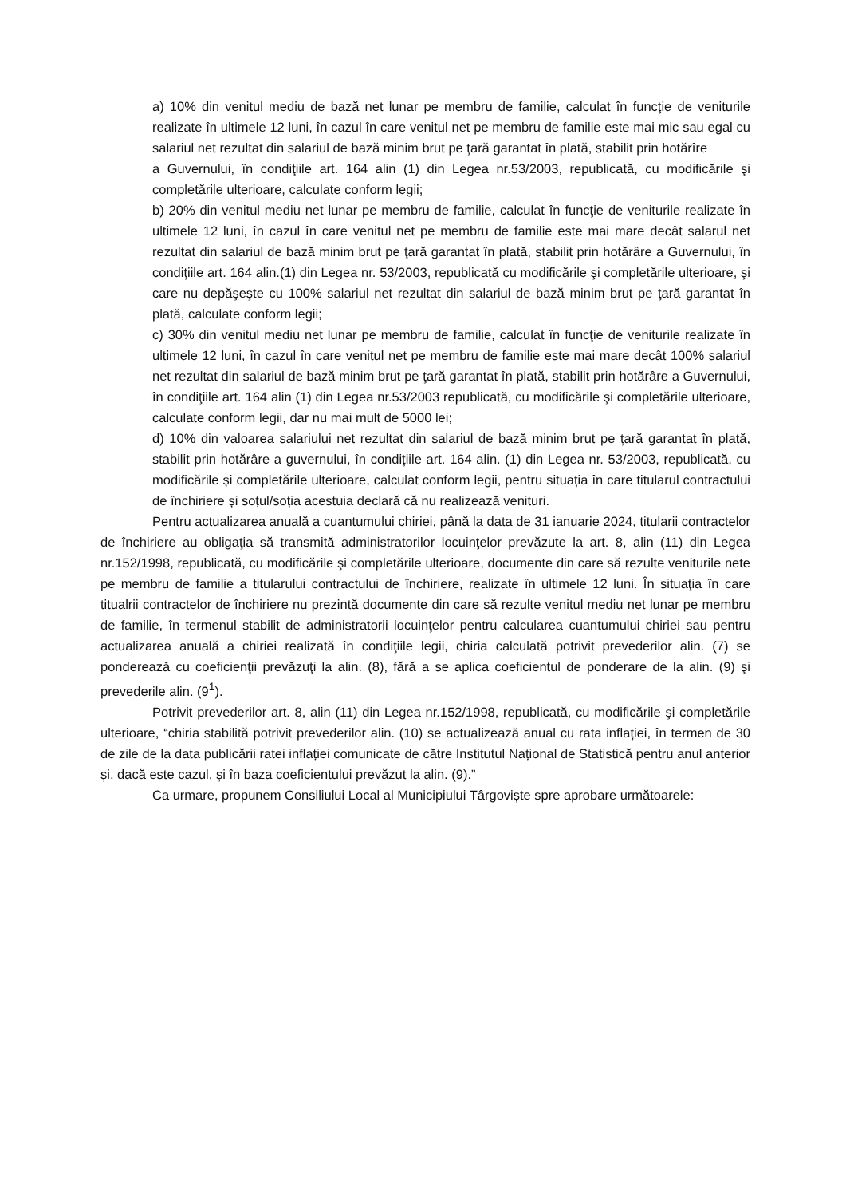a) 10% din venitul mediu de bază net lunar pe membru de familie, calculat în funcţie de veniturile realizate în ultimele 12 luni, în cazul în care venitul net pe membru de familie este mai mic sau egal cu salariul net rezultat din salariul de bază minim brut pe ţară garantat în plată, stabilit prin hotărîre
a Guvernului, în condiţiile art. 164 alin (1) din Legea nr.53/2003, republicată, cu modificările şi completările ulterioare, calculate conform legii;
b) 20% din venitul mediu net lunar pe membru de familie, calculat în funcţie de veniturile realizate în ultimele 12 luni, în cazul în care venitul net pe membru de familie este mai mare decât salarul net rezultat din salariul de bază minim brut pe ţară garantat în plată, stabilit prin hotărâre a Guvernului, în condiţiile art. 164 alin.(1) din Legea nr. 53/2003, republicată cu modificările şi completările ulterioare, şi care nu depăşeşte cu 100% salariul net rezultat din salariul de bază minim brut pe ţară garantat în plată, calculate conform legii;
c) 30% din venitul mediu net lunar pe membru de familie, calculat în funcţie de veniturile realizate în ultimele 12 luni, în cazul în care venitul net pe membru de familie este mai mare decât 100% salariul net rezultat din salariul de bază minim brut pe ţară garantat în plată, stabilit prin hotărâre a Guvernului, în condiţiile art. 164 alin (1) din Legea nr.53/2003 republicată, cu modificările şi completările ulterioare, calculate conform legii, dar nu mai mult de 5000 lei;
d) 10% din valoarea salariului net rezultat din salariul de bază minim brut pe țară garantat în plată, stabilit prin hotărâre a guvernului, în condițiile art. 164 alin. (1) din Legea nr. 53/2003, republicată, cu modificările și completările ulterioare, calculat conform legii, pentru situația în care titularul contractului de închiriere și soțul/soția acestuia declară că nu realizează venituri.
Pentru actualizarea anuală a cuantumului chiriei, până la data de 31 ianuarie 2024, titularii contractelor de închiriere au obligaţia să transmită administratorilor locuinţelor prevăzute la art. 8, alin (11) din Legea nr.152/1998, republicată, cu modificările şi completările ulterioare, documente din care să rezulte veniturile nete pe membru de familie a titularului contractului de închiriere, realizate în ultimele 12 luni. În situaţia în care titualrii contractelor de închiriere nu prezintă documente din care să rezulte venitul mediu net lunar pe membru de familie, în termenul stabilit de administratorii locuinţelor pentru calcularea cuantumului chiriei sau pentru actualizarea anuală a chiriei realizată în condiţiile legii, chiria calculată potrivit prevederilor alin. (7) se pondereazǎ cu coeficienţii prevăzuţi la alin. (8), fără a se aplica coeficientul de ponderare de la alin. (9) şi prevederile alin. (9<sup>1</sup>).
Potrivit prevederilor art. 8, alin (11) din Legea nr.152/1998, republicată, cu modificările şi completările ulterioare, “chiria stabilită potrivit prevederilor alin. (10) se actualizează anual cu rata inflației, în termen de 30 de zile de la data publicării ratei inflației comunicate de către Institutul Național de Statistică pentru anul anterior și, dacă este cazul, și în baza coeficientului prevăzut la alin. (9).”
Ca urmare, propunem Consiliului Local al Municipiului Târgoviște spre aprobare următoarele: